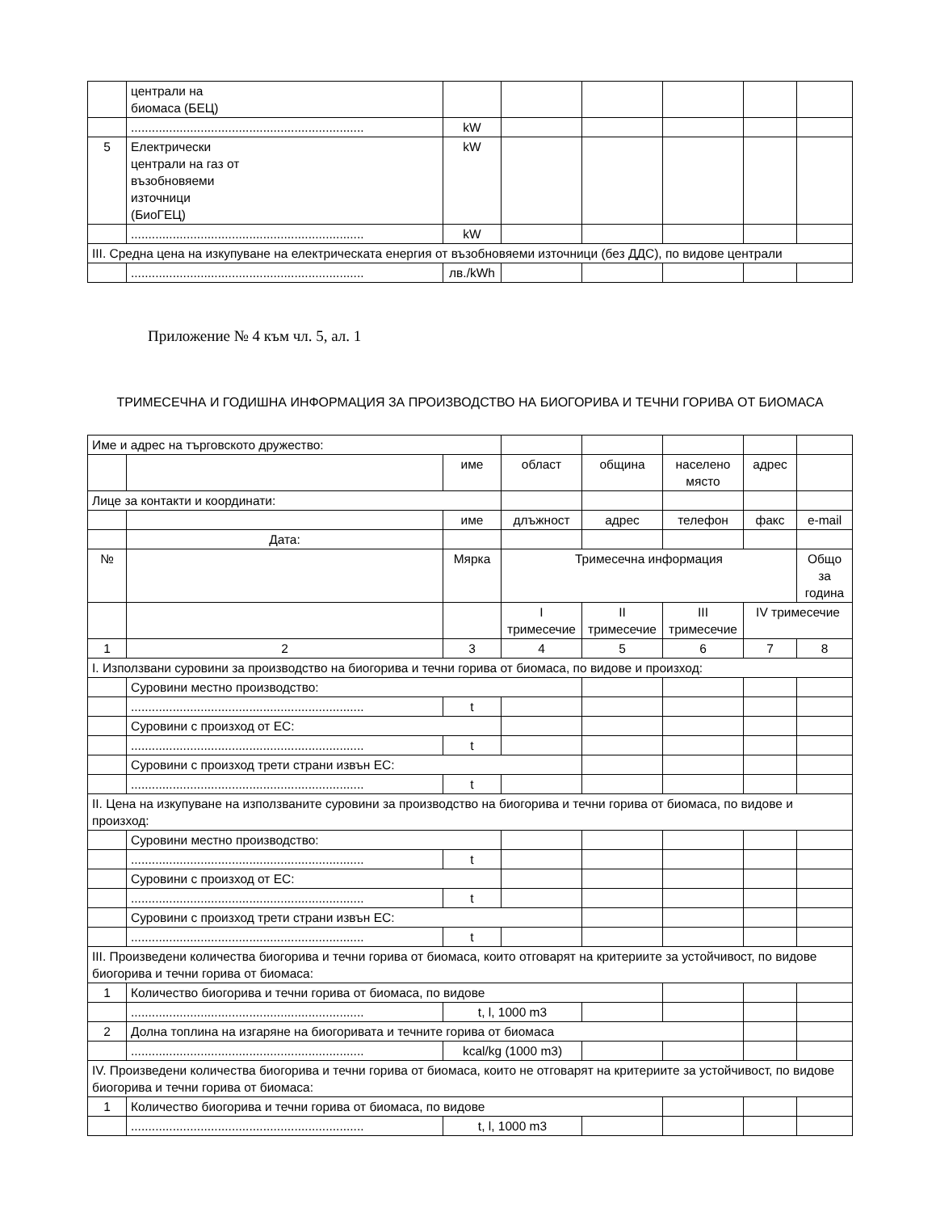| | централи на биомаса (БЕЦ) | | | | | | |
| | ................................................................... | kW | | | | | |
| 5 | Електрически централи на газ от възобновяеми източници (БиоГЕЦ) | kW | | | | | |
| | ................................................................... | kW | | | | | |
| III. Средна цена на изкупуване на електрическата енергия от възобновяеми източници (без ДДС), по видове централи | | | | | | | |
| | ................................................................... | лв./kWh | | | | | |
Приложение № 4 към чл. 5, ал. 1
ТРИМЕСЕЧНА И ГОДИШНА ИНФОРМАЦИЯ ЗА ПРОИЗВОДСТВО НА БИОГОРИВА И ТЕЧНИ ГОРИВА ОТ БИОМАСА
| Име и адрес на търговското дружество: | | | | | | | |
| | | име | област | община | населено място | адрес | |
| Лице за контакти и координати: | | | | | | | |
| | | име | длъжност | адрес | телефон | факс | e-mail |
| | Дата: | | | | | | |
| № | | Мярка | Тримесечна информация | | | | Общо за година |
| | | | I тримесечие | II тримесечие | III тримесечие | IV тримесечие | |
| 1 | 2 | 3 | 4 | 5 | 6 | 7 | 8 |
| I. Използвани суровини за производство на биогорива и течни горива от биомаса, по видове и произход: | | | | | | | |
| | Суровини местно производство: | | | | | | |
| | ................................................................... | t | | | | | |
| | Суровини с произход от ЕС: | | | | | | |
| | ................................................................... | t | | | | | |
| | Суровини с произход трети страни извън ЕС: | | | | | | |
| | ................................................................... | t | | | | | |
| II. Цена на изкупуване на използваните суровини за производство на биогорива и течни горива от биомаса, по видове и произход: | | | | | | | |
| | Суровини местно производство: | | | | | | |
| | ................................................................... | t | | | | | |
| | Суровини с произход от ЕС: | | | | | | |
| | ................................................................... | t | | | | | |
| | Суровини с произход трети страни извън ЕС: | | | | | | |
| | ................................................................... | t | | | | | |
| III. Произведени количества биогорива и течни горива от биомаса, които отговарят на критериите за устойчивост, по видове биогорива и течни горива от биомаса: | | | | | | | |
| 1 | Количество биогорива и течни горива от биомаса, по видове | | | | | | |
| | ................................................................... | t, l, 1000 m3 | | | | | |
| 2 | Долна топлина на изгаряне на биогоривата и течните горива от биомаса | | | | | | |
| | ................................................................... | kcal/kg (1000 m3) | | | | | |
| IV. Произведени количества биогорива и течни горива от биомаса, които не отговарят на критериите за устойчивост, по видове биогорива и течни горива от биомаса: | | | | | | | |
| 1 | Количество биогорива и течни горива от биомаса, по видове | | | | | | |
| | ................................................................... | t, l, 1000 m3 | | | | | |